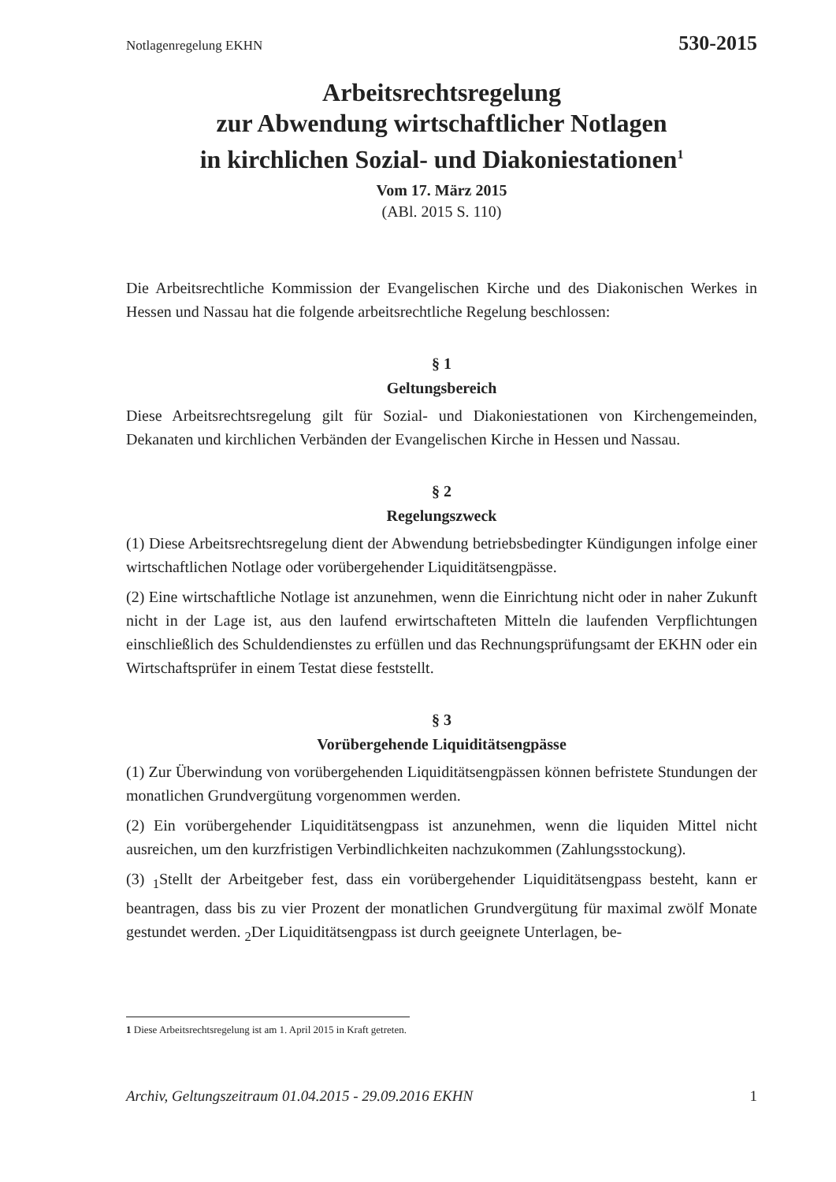Notlagenregelung EKHN 530-2015
Arbeitsrechtsregelung
zur Abwendung wirtschaftlicher Notlagen
in kirchlichen Sozial- und Diakoniestationen<sup>1</sup>
Vom 17. März 2015
(ABl. 2015 S. 110)
Die Arbeitsrechtliche Kommission der Evangelischen Kirche und des Diakonischen Werkes in Hessen und Nassau hat die folgende arbeitsrechtliche Regelung beschlossen:
§ 1
Geltungsbereich
Diese Arbeitsrechtsregelung gilt für Sozial- und Diakoniestationen von Kirchengemeinden, Dekanaten und kirchlichen Verbänden der Evangelischen Kirche in Hessen und Nassau.
§ 2
Regelungszweck
(1) Diese Arbeitsrechtsregelung dient der Abwendung betriebsbedingter Kündigungen infolge einer wirtschaftlichen Notlage oder vorübergehender Liquiditätsengpässe.
(2) Eine wirtschaftliche Notlage ist anzunehmen, wenn die Einrichtung nicht oder in naher Zukunft nicht in der Lage ist, aus den laufend erwirtschafteten Mitteln die laufenden Verpflichtungen einschließlich des Schuldendienstes zu erfüllen und das Rechnungsprüfungsamt der EKHN oder ein Wirtschaftsprüfer in einem Testat diese feststellt.
§ 3
Vorübergehende Liquiditätsengpässe
(1) Zur Überwindung von vorübergehenden Liquiditätsengpässen können befristete Stundungen der monatlichen Grundvergütung vorgenommen werden.
(2) Ein vorübergehender Liquiditätsengpass ist anzunehmen, wenn die liquiden Mittel nicht ausreichen, um den kurzfristigen Verbindlichkeiten nachzukommen (Zahlungsstockung).
(3) <sub>1</sub>Stellt der Arbeitgeber fest, dass ein vorübergehender Liquiditätsengpass besteht, kann er beantragen, dass bis zu vier Prozent der monatlichen Grundvergütung für maximal zwölf Monate gestundet werden. <sub>2</sub>Der Liquiditätsengpass ist durch geeignete Unterlagen, be-
1 Diese Arbeitsrechtsregelung ist am 1. April 2015 in Kraft getreten.
Archiv, Geltungszeitraum 01.04.2015 - 29.09.2016 EKHN 1